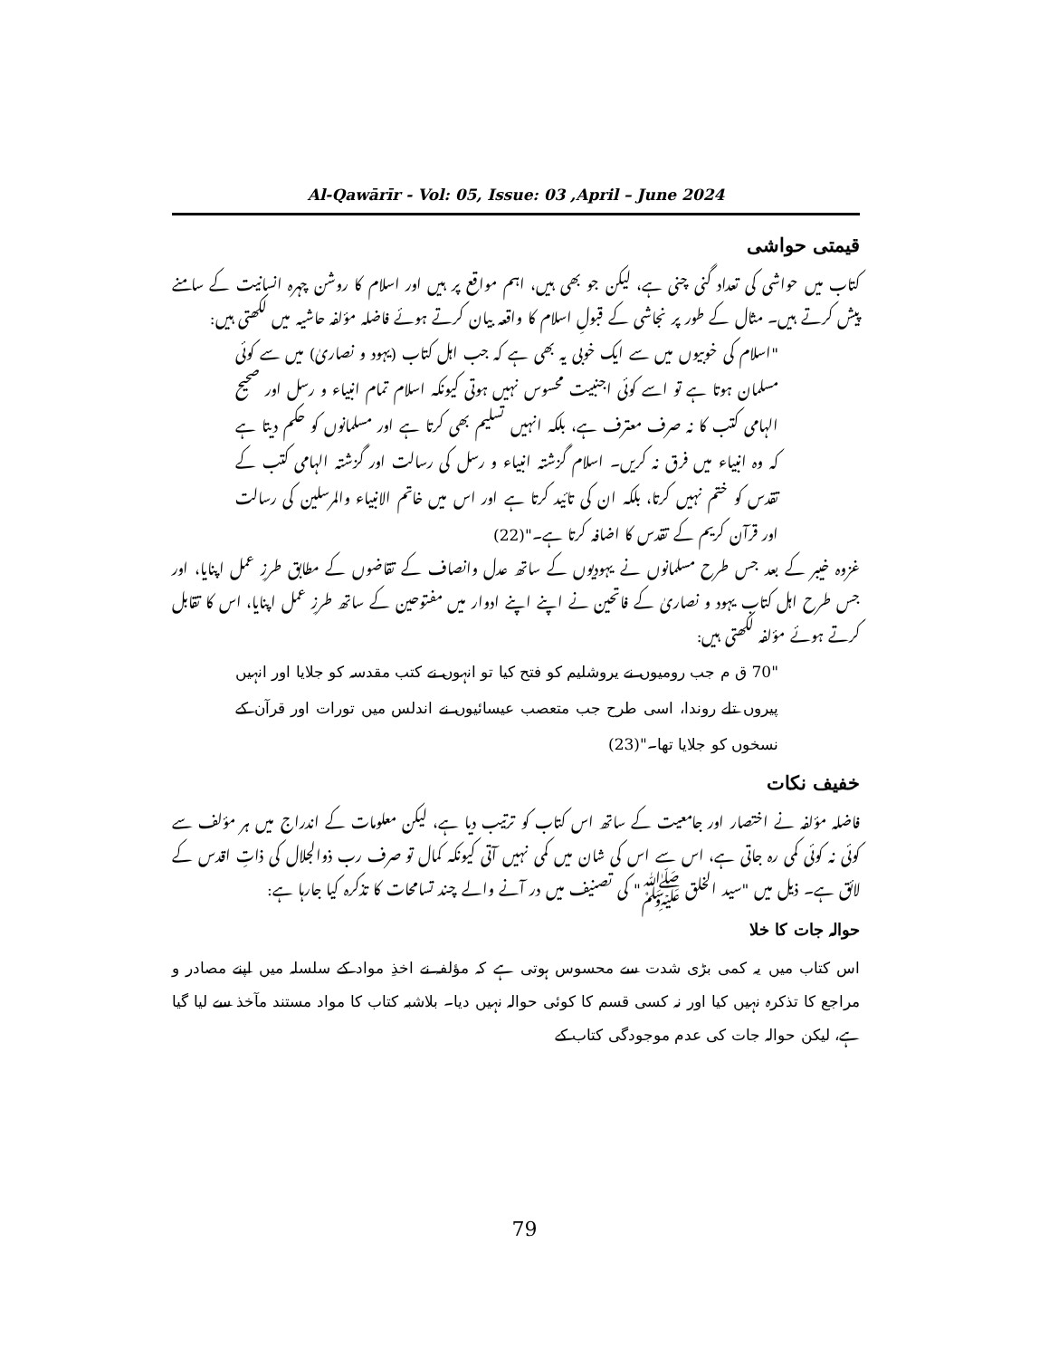Al-Qawārīr - Vol: 05, Issue: 03 ,April – June 2024
قیمتی حواشی
کتاب میں حواشی کی تعداد گنی چنی ہے، لیکن جو بھی ہیں، اہم مواقع پر ہیں اور اسلام کا روشن چہرہ انسانیت کے سامنے پیش کرتے ہیں۔ مثال کے طور پر نجاشی کے قبولِ اسلام کا واقعہ بیان کرتے ہوئے فاضلہ مؤلفہ حاشیہ میں لکھتی ہیں:
"اسلام کی خوبیوں میں سے ایک خوبی یہ بھی ہے کہ جب اہل کتاب (یہود و نصاریٰ) میں سے کوئی مسلمان ہوتا ہے تو اسے کوئی اجنبیت محسوس نہیں ہوتی کیونکہ اسلام تمام انبیاء و رسل اور صحیح الہامی کتب کا نہ صرف معترف ہے، بلکہ انہیں تسلیم بھی کرتا ہے اور مسلمانوں کو حکم دیتا ہے کہ وہ انبیاء میں فرق نہ کریں۔ اسلام گزشتہ انبیاء و رسل کی رسالت اور گزشتہ الہامی کتب کے تقدس کو ختم نہیں کرتا، بلکہ ان کی تائید کرتا ہے اور اس میں خاتم الانبیاء والمرسلین کی رسالت اور قرآن کریم کے تقدس کا اضافہ کرتا ہے۔"(22)
غزوہ خیبر کے بعد جس طرح مسلمانوں نے یہودیوں کے ساتھ عدل وانصاف کے تقاضوں کے مطابق طرزِ عمل اپنایا، اور جس طرح اہل کتاب یہود و نصاریٰ کے فاتحین نے اپنے اپنے ادوار میں مفتوحین کے ساتھ طرزِ عمل اپنایا، اس کا تقابل کرتے ہوئے مؤلفہ لکھتی ہیں:
"70 ق م جب رومیوں نے یروشلیم کو فتح کیا تو انہوں نے کتب مقدسہ کو جلایا اور انہیں پیروں تلے روندا، اسی طرح جب متعصب عیسائیوں نے اندلس میں تورات اور قرآن کے نسخوں کو جلایا تھا۔"(23)
خفیف نکات
فاضلہ مؤلفہ نے اختصار اور جامعیت کے ساتھ اس کتاب کو ترتیب دیا ہے، لیکن معلومات کے اندراج میں ہر مؤلف سے کوئی نہ کوئی کمی رہ جاتی ہے، اس سے اس کی شان میں کمی نہیں آتی کیونکہ کمال تو صرف رب ذوالجلال کی ذاتِ اقدس کے لائق ہے۔ ذیل میں "سید الخلق ﷺ" کی تصنیف میں در آنے والے چند تسامحات کا تذکرہ کیا جارہا ہے:
حوالہ جات کا خلا
اس کتاب میں یہ کمی بڑی شدت سے محسوس ہوتی ہے کہ مؤلفہ نے اخذِ مواد کے سلسلہ میں اپنے مصادر و مراجع کا تذکرہ نہیں کیا اور نہ کسی قسم کا کوئی حوالہ نہیں دیا۔ بلاشبہ کتاب کا مواد مستند مآخذ سے لیا گیا ہے، لیکن حوالہ جات کی عدم موجودگی کتاب کے
79